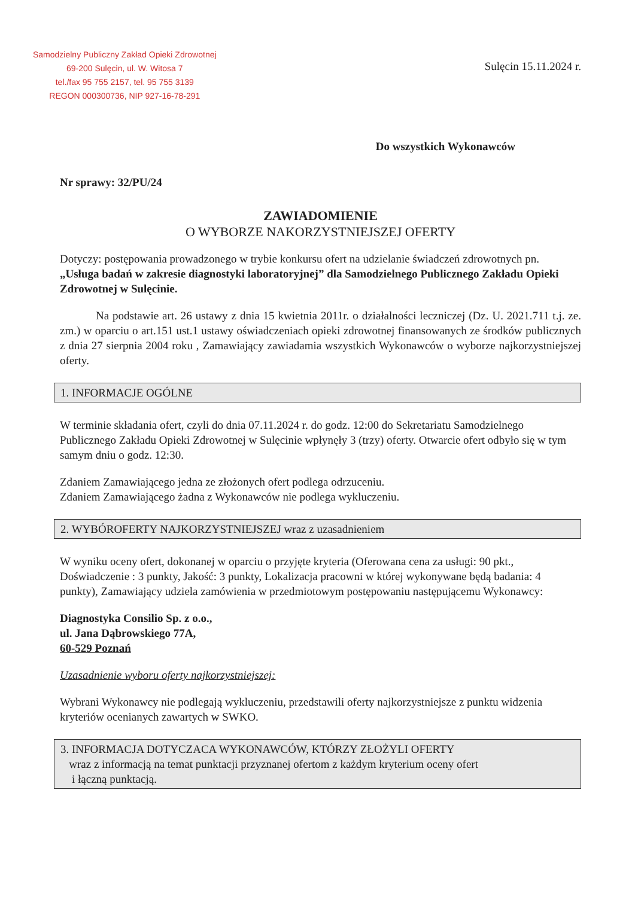Samodzielny Publiczny Zakład Opieki Zdrowotnej
69-200 Sulęcin, ul. W. Witosa 7
tel./fax 95 755 2157, tel. 95 755 3139
REGON 000300736, NIP 927-16-78-291
Sulęcin 15.11.2024 r.
Do wszystkich Wykonawców
Nr sprawy: 32/PU/24
ZAWIADOMIENIE
O WYBORZE NAKORZYSTNIEJSZEJ OFERTY
Dotyczy: postępowania prowadzonego w trybie konkursu ofert na udzielanie świadczeń zdrowotnych pn. „Usługa badań w zakresie diagnostyki laboratoryjnej” dla Samodzielnego Publicznego Zakładu Opieki Zdrowotnej w Sulęcinie.
Na podstawie art. 26 ustawy z dnia 15 kwietnia 2011r. o działalności leczniczej (Dz. U. 2021.711 t.j. ze. zm.) w oparciu o art.151 ust.1 ustawy oświadczeniach opieki zdrowotnej finansowanych ze środków publicznych z dnia 27 sierpnia 2004 roku , Zamawiający zawiadamia wszystkich Wykonawców o wyborze najkorzystniejszej oferty.
1. INFORMACJE OGÓLNE
W terminie składania ofert, czyli do dnia 07.11.2024 r. do godz. 12:00 do Sekretariatu Samodzielnego Publicznego Zakładu Opieki Zdrowotnej w Sulęcinie wpłynęły 3 (trzy) oferty. Otwarcie ofert odbyło się w tym samym dniu o godz. 12:30.
Zdaniem Zamawiającego jedna ze złożonych ofert podlega odrzuceniu.
Zdaniem Zamawiającego żadna z Wykonawców nie podlega wykluczeniu.
2. WYBÓROFERTY NAJKORZYSTNIEJSZEJ wraz z uzasadnieniem
W wyniku oceny ofert, dokonanej w oparciu o przyjęte kryteria (Oferowana cena za usługi: 90 pkt., Doświadczenie : 3 punkty, Jakość: 3 punkty, Lokalizacja pracowni w której wykonywane będą badania: 4 punkty), Zamawiający udziela zamówienia w przedmiotowym postępowaniu następującemu Wykonawcy:
Diagnostyka Consilio Sp. z o.o.,
ul. Jana Dąbrowskiego 77A,
60-529 Poznań
Uzasadnienie wyboru oferty najkorzystniejszej:
Wybrani Wykonawcy nie podlegają wykluczeniu, przedstawili oferty najkorzystniejsze z punktu widzenia kryteriów ocenianych zawartych w SWKO.
3. INFORMACJA DOTYCZACA WYKONAWCÓW, KTÓRZY ZŁOŻYLI OFERTY
wraz z informacją na temat punktacji przyznanej ofertom z każdym kryterium oceny ofert
i łączną punktacją.